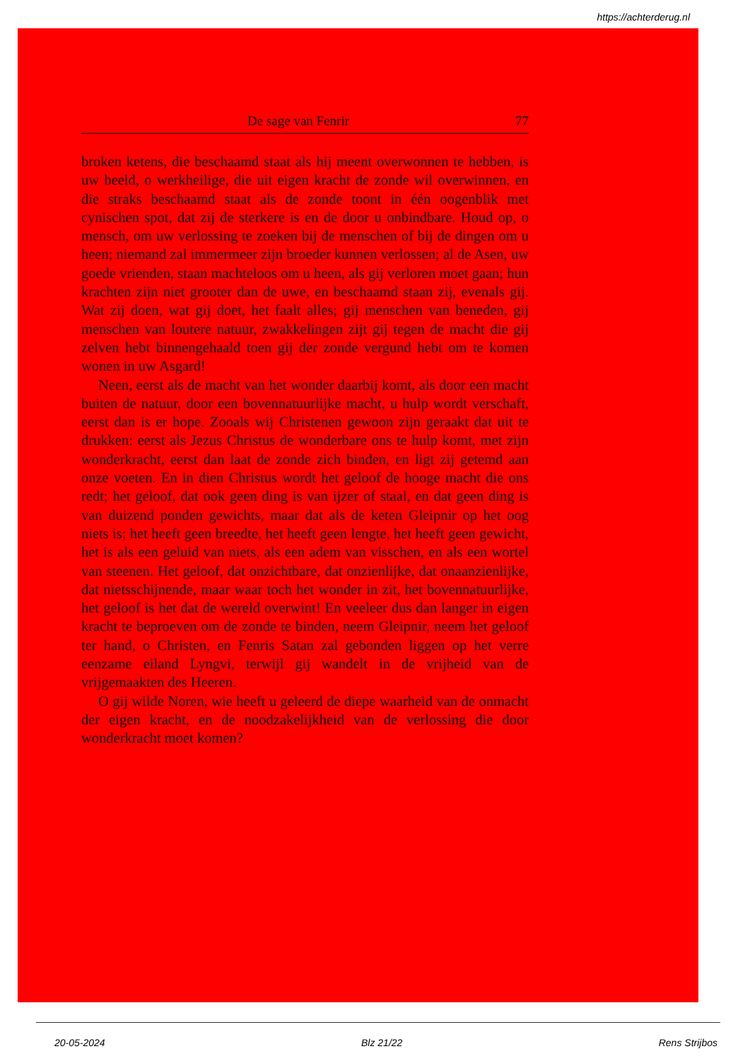https://achterderug.nl
De sage van Fenrir 77
broken ketens, die beschaamd staat als hij meent overwonnen te hebben, is uw beeld, o werkheilige, die uit eigen kracht de zonde wil overwinnen, en die straks beschaamd staat als de zonde toont in één oogenblik met cynischen spot, dat zij de sterkere is en de door u onbindbare. Houd op, o mensch, om uw verlossing te zoeken bij de menschen of bij de dingen om u heen; niemand zal immermeer zijn broeder kunnen verlossen; al de Asen, uw goede vrienden, staan machteloos om u heen, als gij verloren moet gaan; hun krachten zijn niet grooter dan de uwe, en beschaamd staan zij, evenals gij. Wat zij doen, wat gij doet, het faalt alles; gij menschen van beneden, gij menschen van loutere natuur, zwakkelingen zijt gij tegen de macht die gij zelven hebt binnengehaald toen gij der zonde vergund hebt om te komen wonen in uw Asgard!
Neen, eerst als de macht van het wonder daarbij komt, als door een macht buiten de natuur, door een bovennatuurlijke macht, u hulp wordt verschaft, eerst dan is er hope. Zooals wij Christenen gewoon zijn geraakt dat uit te drukken: eerst als Jezus Christus de wonderbare ons te hulp komt, met zijn wonderkracht, eerst dan laat de zonde zich binden, en ligt zij getemd aan onze voeten. En in dien Christus wordt het geloof de hooge macht die ons redt; het geloof, dat ook geen ding is van ijzer of staal, en dat geen ding is van duizend ponden gewichts, maar dat als de keten Gleipnir op het oog niets is; het heeft geen breedte, het heeft geen lengte, het heeft geen gewicht, het is als een geluid van niets, als een adem van visschen, en als een wortel van steenen. Het geloof, dat onzichtbare, dat onzienlijke, dat onaanzienlijke, dat nietsschijnende, maar waar toch het wonder in zit, het bovennatuurlijke, het geloof is het dat de wereld overwint! En veeleer dus dan langer in eigen kracht te beproeven om de zonde te binden, neem Gleipnir, neem het geloof ter hand, o Christen, en Fenris Satan zal gebonden liggen op het verre eenzame eiland Lyngvi, terwijl gij wandelt in de vrijheid van de vrijgemaakten des Heeren.
O gij wilde Noren, wie heeft u geleerd de diepe waarheid van de onmacht der eigen kracht, en de noodzakelijkheid van de verlossing die door wonderkracht moet komen?
20-05-2024 Blz 21/22 Rens Strijbos